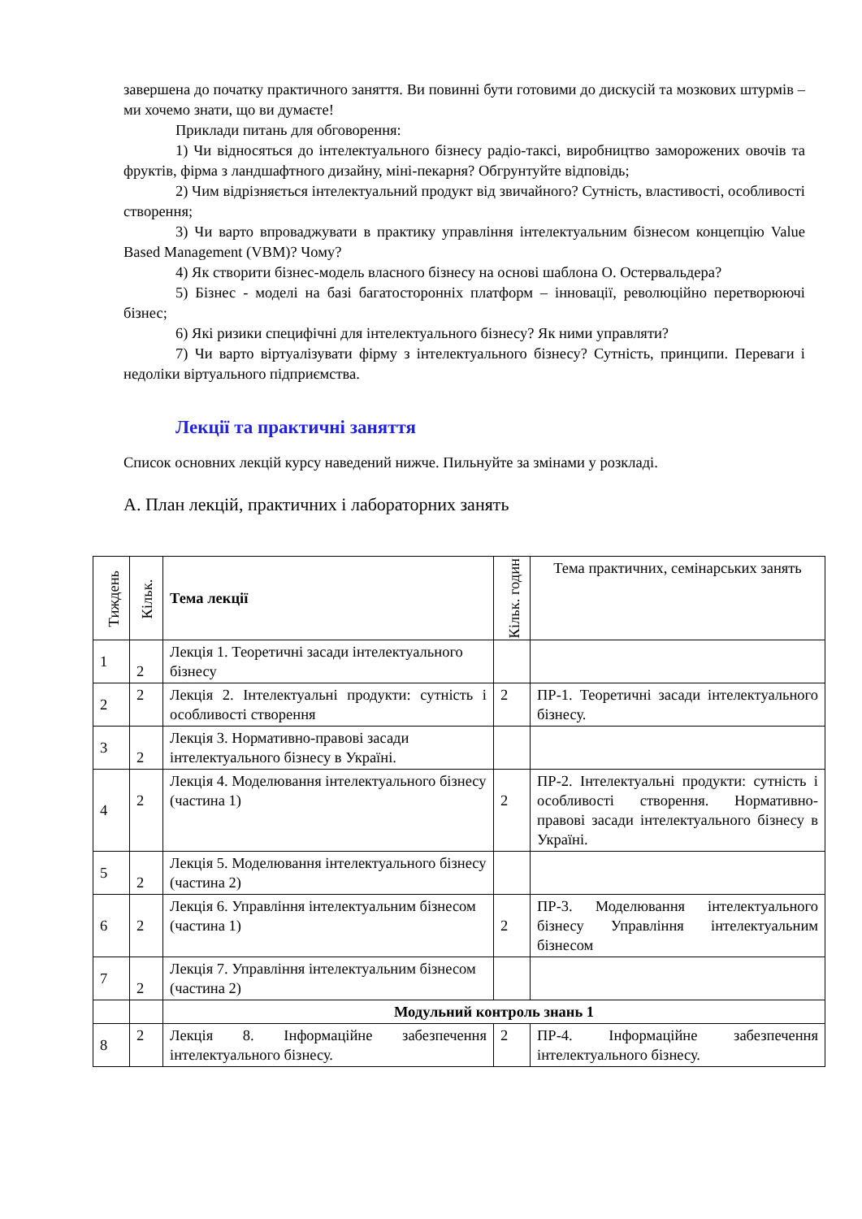завершена до початку практичного заняття. Ви повинні бути готовими до дискусій та мозкових штурмів – ми хочемо знати, що ви думаєте!
Приклади питань для обговорення:
1) Чи відносяться до інтелектуального бізнесу радіо-таксі, виробництво заморожених овочів та фруктів, фірма з ландшафтного дизайну, міні-пекарня? Обгрунтуйте відповідь;
2) Чим відрізняється інтелектуальний продукт від звичайного? Сутність, властивості, особливості створення;
3) Чи варто впроваджувати в практику управління інтелектуальним бізнесом концепцію Value Based Management (VBM)? Чому?
4) Як створити бізнес-модель власного бізнесу на основі шаблона О. Остервальдера?
5) Бізнес - моделі на базі багатосторонніх платформ – інновації, революційно перетворюючі бізнес;
6) Які ризики специфічні для інтелектуального бізнесу? Як ними управляти?
7) Чи варто віртуалізувати фірму з інтелектуального бізнесу? Сутність, принципи. Переваги і недоліки віртуального підприємства.
Лекції та практичні заняття
Список основних лекцій курсу наведений нижче. Пильнуйте за змінами у розкладі.
А. План лекцій, практичних і лабораторних занять
| Тиждень | Кільк. | Тема лекції | Кільк. годин | Тема практичних, семінарських занять |
| --- | --- | --- | --- | --- |
| 1 | 2 | Лекція 1. Теоретичні засади інтелектуального бізнесу | | |
| 2 | 2 | Лекція 2. Інтелектуальні продукти: сутність і особливості створення | 2 | ПР-1. Теоретичні засади інтелектуального бізнесу. |
| 3 | 2 | Лекція 3. Нормативно-правові засади інтелектуального бізнесу в Україні. | | |
| 4 | 2 | Лекція 4. Моделювання інтелектуального бізнесу (частина 1) | 2 | ПР-2. Інтелектуальні продукти: сутність і особливості створення. Нормативно-правові засади інтелектуального бізнесу в Україні. |
| 5 | 2 | Лекція 5. Моделювання інтелектуального бізнесу (частина 2) | | |
| 6 | 2 | Лекція 6. Управління інтелектуальним бізнесом (частина 1) | 2 | ПР-3. Моделювання інтелектуального бізнесу Управління інтелектуальним бізнесом |
| 7 | 2 | Лекція 7. Управління інтелектуальним бізнесом (частина 2) | | |
| | | Модульний контроль знань 1 | | |
| 8 | 2 | Лекція 8. Інформаційне забезпечення інтелектуального бізнесу. | 2 | ПР-4. Інформаційне забезпечення інтелектуального бізнесу. |